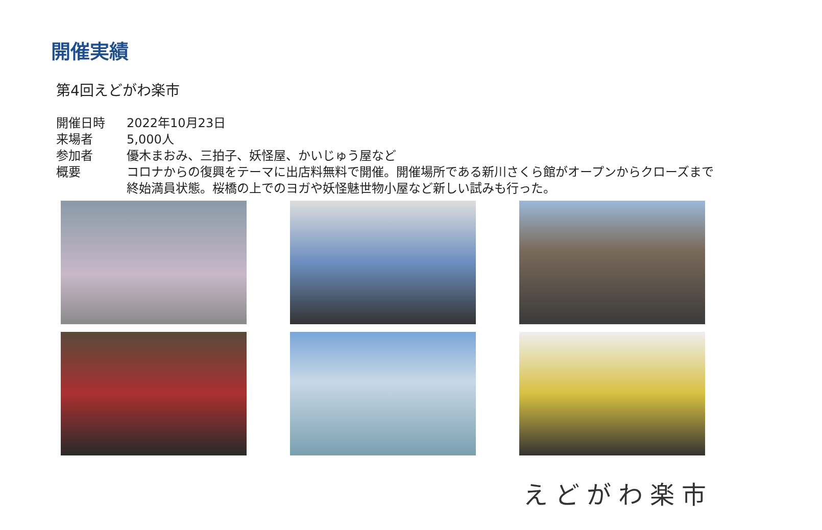開催実績
第4回えどがわ楽市
開催日時 2022年10月23日
来場者 5,000人
参加者 優木まおみ、三拍子、妖怪屋、かいじゅう屋など
概要 コロナからの復興をテーマに出店料無料で開催。開催場所である新川さくら館がオープンからクローズまで終始満員状態。桜橋の上でのヨガや妖怪魅世物小屋など新しい試みも行った。
えどがわ楽市